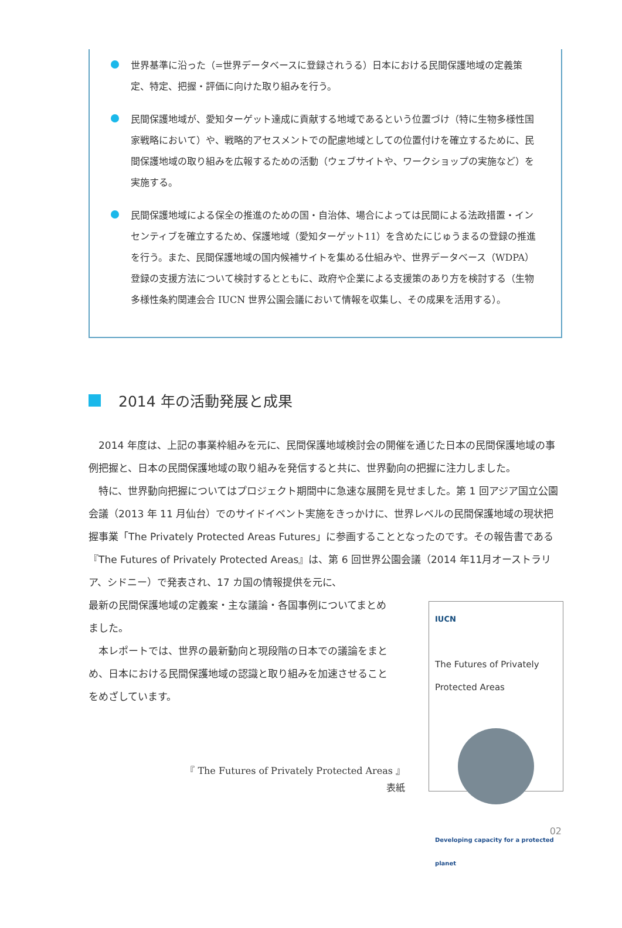世界基準に沿った（=世界データベースに登録されうる）日本における民間保護地域の定義策定、特定、把握・評価に向けた取り組みを行う。
民間保護地域が、愛知ターゲット達成に貢献する地域であるという位置づけ（特に生物多様性国家戦略において）や、戦略的アセスメントでの配慮地域としての位置付けを確立するために、民間保護地域の取り組みを広報するための活動（ウェブサイトや、ワークショップの実施など）を実施する。
民間保護地域による保全の推進のための国・自治体、場合によっては民間による法政措置・インセンティブを確立するため、保護地域（愛知ターゲット11）を含めたにじゅうまるの登録の推進を行う。また、民間保護地域の国内候補サイトを集める仕組みや、世界データベース（WDPA）登録の支援方法について検討するとともに、政府や企業による支援策のあり方を検討する（生物多様性条約関連会合 IUCN 世界公園会議において情報を収集し、その成果を活用する）。
2014 年の活動発展と成果
2014 年度は、上記の事業枠組みを元に、民間保護地域検討会の開催を通じた日本の民間保護地域の事例把握と、日本の民間保護地域の取り組みを発信すると共に、世界動向の把握に注力しました。
特に、世界動向把握についてはプロジェクト期間中に急速な展開を見せました。第 1 回アジア国立公園会議（2013 年 11 月仙台）でのサイドイベント実施をきっかけに、世界レベルの民間保護地域の現状把握事業「The Privately Protected Areas Futures」に参画することとなったのです。その報告書である『The Futures of Privately Protected Areas』は、第 6 回世界公園会議（2014 年11月オーストラリア、シドニー）で発表され、17 カ国の情報提供を元に、
最新の民間保護地域の定義案・主な議論・各国事例についてまとめました。
本レポートでは、世界の最新動向と現段階の日本での議論をまとめ、日本における民間保護地域の認識と取り組みを加速させることをめざしています。
IUCN
The Futures of Privately Protected Areas
Developing capacity for a protected planet
『 The Futures of Privately Protected Areas 』
表紙
02